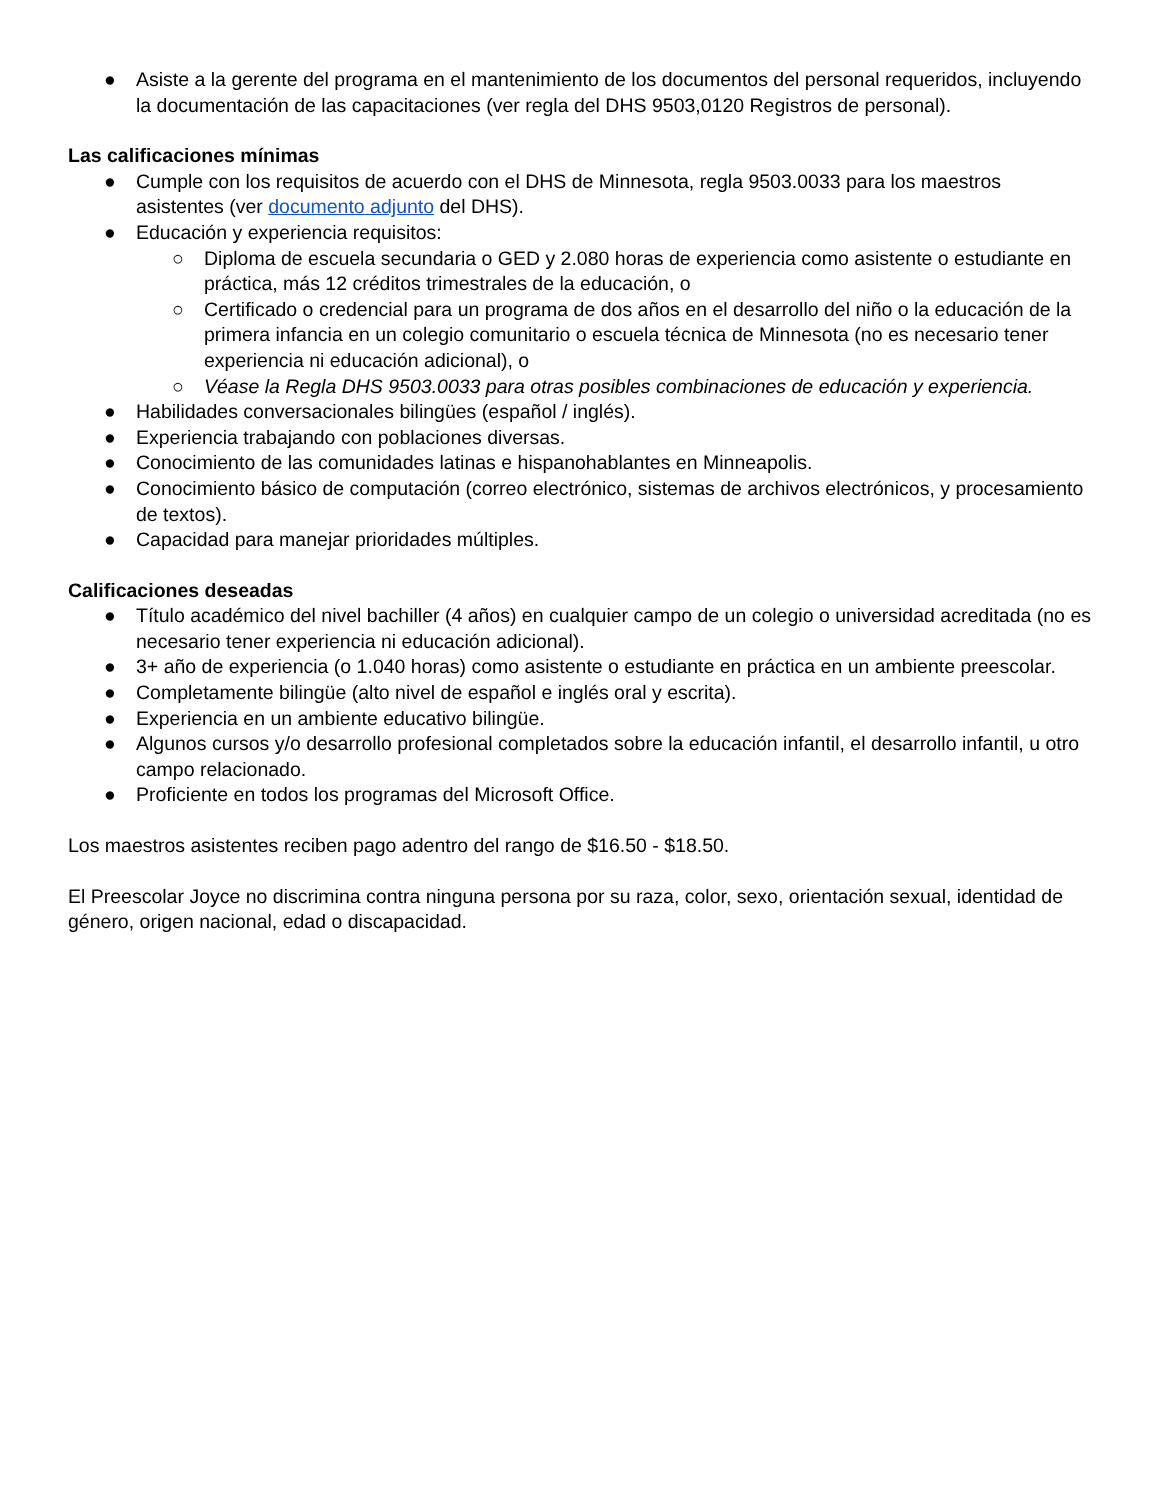● Asiste a la gerente del programa en el mantenimiento de los documentos del personal requeridos, incluyendo la documentación de las capacitaciones (ver regla del DHS 9503,0120 Registros de personal).
Las calificaciones mínimas
● Cumple con los requisitos de acuerdo con el DHS de Minnesota, regla 9503.0033 para los maestros asistentes (ver documento adjunto del DHS).
● Educación y experiencia requisitos:
○ Diploma de escuela secundaria o GED y 2.080 horas de experiencia como asistente o estudiante en práctica, más 12 créditos trimestrales de la educación, o
○ Certificado o credencial para un programa de dos años en el desarrollo del niño o la educación de la primera infancia en un colegio comunitario o escuela técnica de Minnesota (no es necesario tener experiencia ni educación adicional), o
○ Véase la Regla DHS 9503.0033 para otras posibles combinaciones de educación y experiencia.
● Habilidades conversacionales bilingües (español / inglés).
● Experiencia trabajando con poblaciones diversas.
● Conocimiento de las comunidades latinas e hispanohablantes en Minneapolis.
● Conocimiento básico de computación (correo electrónico, sistemas de archivos electrónicos, y procesamiento de textos).
● Capacidad para manejar prioridades múltiples.
Calificaciones deseadas
● Título académico del nivel bachiller (4 años) en cualquier campo de un colegio o universidad acreditada (no es necesario tener experiencia ni educación adicional).
● 3+ año de experiencia (o 1.040 horas) como asistente o estudiante en práctica en un ambiente preescolar.
● Completamente bilingüe (alto nivel de español e inglés oral y escrita).
● Experiencia en un ambiente educativo bilingüe.
● Algunos cursos y/o desarrollo profesional completados sobre la educación infantil, el desarrollo infantil, u otro campo relacionado.
● Proficiente en todos los programas del Microsoft Office.
Los maestros asistentes reciben pago adentro del rango de $16.50 - $18.50.
El Preescolar Joyce no discrimina contra ninguna persona por su raza, color, sexo, orientación sexual, identidad de género, origen nacional, edad o discapacidad.